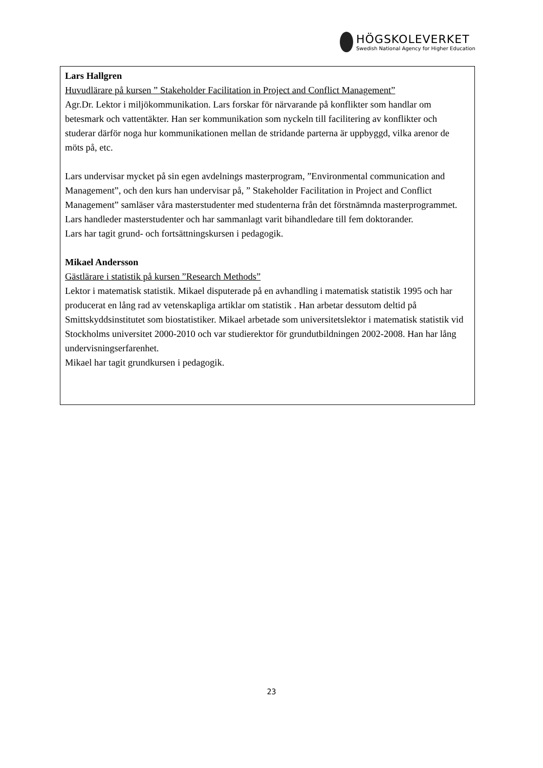HÖGSKOLEVERKET
Swedish National Agency for Higher Education
Lars Hallgren
Huvudlärare på kursen ” Stakeholder Facilitation in Project and Conflict Management”
Agr.Dr. Lektor i miljökommunikation. Lars forskar för närvarande på konflikter som handlar om betesmark och vattentäkter. Han ser kommunikation som nyckeln till facilitering av konflikter och studerar därför noga hur kommunikationen mellan de stridande parterna är uppbyggd, vilka arenor de möts på, etc.
Lars undervisar mycket på sin egen avdelnings masterprogram, ”Environmental communication and Management”, och den kurs han undervisar på, ” Stakeholder Facilitation in Project and Conflict Management” samläser våra masterstudenter med studenterna från det förstnämnda masterprogrammet.
Lars handleder masterstudenter och har sammanlagt varit bihandledare till fem doktorander.
Lars har tagit grund- och fortsättningskursen i pedagogik.
Mikael Andersson
Gästlärare i statistik på kursen ”Research Methods”
Lektor i matematisk statistik. Mikael disputerade på en avhandling i matematisk statistik 1995 och har producerat en lång rad av vetenskapliga artiklar om statistik . Han arbetar dessutom deltid på Smittskyddsinstitutet som biostatistiker. Mikael arbetade som universitetslektor i matematisk statistik vid Stockholms universitet 2000-2010 och var studierektor för grundutbildningen 2002-2008. Han har lång undervisningserfarenhet.
Mikael har tagit grundkursen i pedagogik.
23